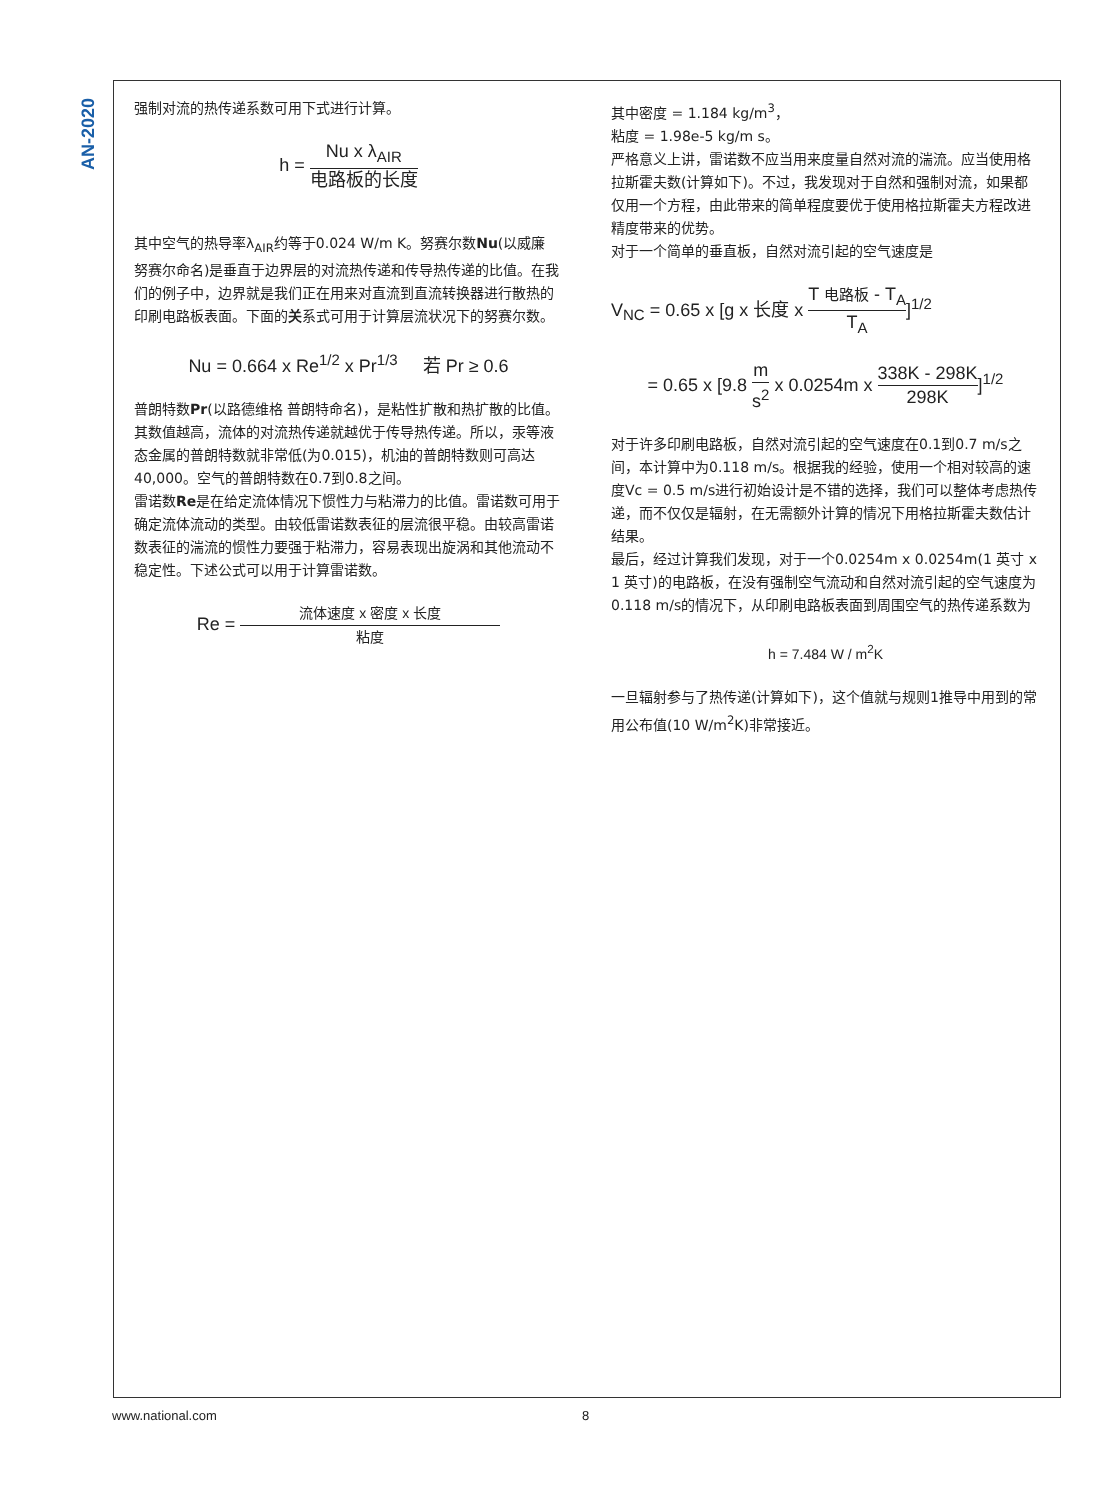AN-2020
强制对流的热传递系数可用下式进行计算。
h = Nu x λ<sub>AIR</sub> 电路板的长度
其中空气的热导率λ<sub>AIR</sub>约等于0.024 W/m K。努赛尔数Nu(以威廉 努赛尔命名)是垂直于边界层的对流热传递和传导热传递的比值。在我们的例子中，边界就是我们正在用来对直流到直流转换器进行散热的印刷电路板表面。下面的关系式可用于计算层流状况下的努赛尔数。
Nu = 0.664 x Re<sup>1/2</sup> x Pr<sup>1/3</sup> 若 Pr ≥ 0.6
普朗特数Pr(以路德维格 普朗特命名)，是粘性扩散和热扩散的比值。其数值越高，流体的对流热传递就越优于传导热传递。所以，汞等液态金属的普朗特数就非常低(为0.015)，机油的普朗特数则可高达40,000。空气的普朗特数在0.7到0.8之间。
雷诺数Re是在给定流体情况下惯性力与粘滞力的比值。雷诺数可用于确定流体流动的类型。由较低雷诺数表征的层流很平稳。由较高雷诺数表征的湍流的惯性力要强于粘滞力，容易表现出旋涡和其他流动不稳定性。下述公式可以用于计算雷诺数。
Re = 流体速度 x 密度 x 长度 粘度
其中密度 = 1.184 kg/m<sup>3</sup>，
粘度 = 1.98e-5 kg/m s。
严格意义上讲，雷诺数不应当用来度量自然对流的湍流。应当使用格拉斯霍夫数(计算如下)。不过，我发现对于自然和强制对流，如果都仅用一个方程，由此带来的简单程度要优于使用格拉斯霍夫方程改进精度带来的优势。
对于一个简单的垂直板，自然对流引起的空气速度是
V<sub>NC</sub> = 0.65 x [g x 长度 x T 电路板 - T<sub>A</sub> T<sub>A</sub>]<sup>1/2</sup>
= 0.65 x [9.8 m s<sup>2</sup> x 0.0254m x 338K - 298K 298K]<sup>1/2</sup>
对于许多印刷电路板，自然对流引起的空气速度在0.1到0.7 m/s之间，本计算中为0.118 m/s。根据我的经验，使用一个相对较高的速度Vc = 0.5 m/s进行初始设计是不错的选择，我们可以整体考虑热传递，而不仅仅是辐射，在无需额外计算的情况下用格拉斯霍夫数估计结果。
最后，经过计算我们发现，对于一个0.0254m x 0.0254m(1 英寸 x 1 英寸)的电路板，在没有强制空气流动和自然对流引起的空气速度为0.118 m/s的情况下，从印刷电路板表面到周围空气的热传递系数为
h = 7.484 W / m<sup>2</sup>K
一旦辐射参与了热传递(计算如下)，这个值就与规则1推导中用到的常用公布值(10 W/m<sup>2</sup>K)非常接近。
www.national.com 8